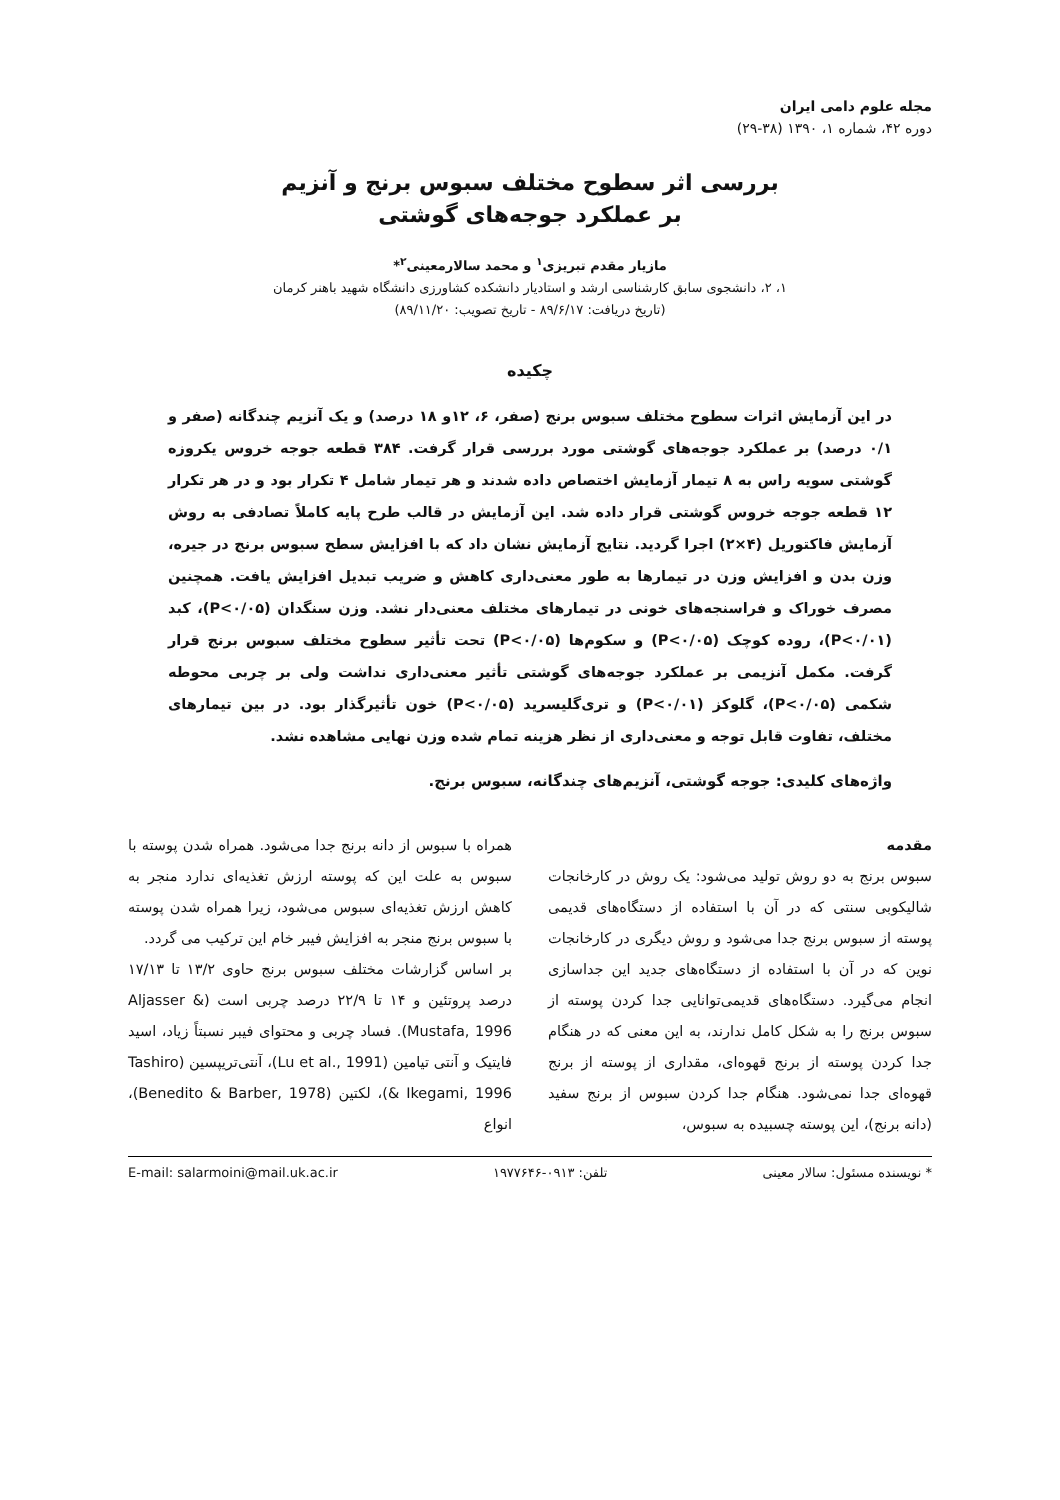مجله علوم دامی ایران
دوره ۴۲، شماره ۱، ۱۳۹۰ (۳۸-۲۹)
بررسی اثر سطوح مختلف سبوس برنج و آنزیم
بر عملکرد جوجه‌های گوشتی
مازیار مقدم تبریزی<sup>۱</sup> و محمد سالارمعینی<sup>۲</sup>*
۱، ۲، دانشجوی سابق کارشناسی ارشد و استادیار دانشکده کشاورزی دانشگاه شهید باهنر کرمان
(تاریخ دریافت: ۸۹/۶/۱۷ - تاریخ تصویب: ۸۹/۱۱/۲۰)
چکیده
در این آزمایش اثرات سطوح مختلف سبوس برنج (صفر، ۶، ۱۲و ۱۸ درصد) و یک آنزیم چندگانه (صفر و ۰/۱ درصد) بر عملکرد جوجه‌های گوشتی مورد بررسی قرار گرفت. ۳۸۴ قطعه جوجه خروس یکروزه گوشتی سویه راس به ۸ تیمار آزمایش اختصاص داده شدند و هر تیمار شامل ۴ تکرار بود و در هر تکرار ۱۲ قطعه جوجه خروس گوشتی قرار داده شد. این آزمایش در قالب طرح پایه کاملاً تصادفی به روش آزمایش فاکتوریل (۴×۲) اجرا گردید. نتایج آزمایش نشان داد که با افزایش سطح سبوس برنج در جیره، وزن بدن و افزایش وزن در تیمارها به طور معنی‌داری کاهش و ضریب تبدیل افزایش یافت. همچنین مصرف خوراک و فراسنجه‌های خونی در تیمارهای مختلف معنی‌دار نشد. وزن سنگدان (P<۰/۰۵)، کبد (P<۰/۰۱)، روده کوچک (P<۰/۰۵) و سکوم‌ها (P<۰/۰۵) تحت تأثیر سطوح مختلف سبوس برنج قرار گرفت. مکمل آنزیمی بر عملکرد جوجه‌های گوشتی تأثیر معنی‌داری نداشت ولی بر چربی محوطه شکمی (P<۰/۰۵)، گلوکز (P<۰/۰۱) و تری‌گلیسرید (P<۰/۰۵) خون تأثیرگذار بود. در بین تیمارهای مختلف، تفاوت قابل توجه و معنی‌داری از نظر هزینه تمام شده وزن نهایی مشاهده نشد.
واژه‌های کلیدی: جوجه گوشتی، آنزیم‌های چندگانه، سبوس برنج.
مقدمه
سبوس برنج به دو روش تولید می‌شود: یک روش در کارخانجات شالیکوبی سنتی که در آن با استفاده از دستگاه‌های قدیمی پوسته از سبوس برنج جدا می‌شود و روش دیگری در کارخانجات نوین که در آن با استفاده از دستگاه‌های جدید این جداسازی انجام می‌گیرد. دستگاه‌های قدیمی‌توانایی جدا کردن پوسته از سبوس برنج را به شکل کامل ندارند، به این معنی که در هنگام جدا کردن پوسته از برنج قهوه‌ای، مقداری از پوسته از برنج قهوه‌ای جدا نمی‌شود. هنگام جدا کردن سبوس از برنج سفید (دانه برنج)، این پوسته چسبیده به سبوس،
همراه با سبوس از دانه برنج جدا می‌شود. همراه شدن پوسته با سبوس به علت این که پوسته ارزش تغذیه‌ای ندارد منجر به کاهش ارزش تغذیه‌ای سبوس می‌شود، زیرا همراه شدن پوسته با سبوس برنج منجر به افزایش فیبر خام این ترکیب می گردد.
بر اساس گزارشات مختلف سبوس برنج حاوی ۱۳/۲ تا ۱۷/۱۳ درصد پروتئین و ۱۴ تا ۲۲/۹ درصد چربی است (Aljasser & Mustafa, 1996). فساد چربی و محتوای فیبر نسبتاً زیاد، اسید فایتیک و آنتی تیامین (Lu et al., 1991)، آنتی‌تریپسین (Tashiro & Ikegami, 1996)، لکتین (Benedito & Barber, 1978)، انواع
* نویسنده مسئول: سالار معینی تلفن: ۰۹۱۳-۱۹۷۷۶۴۶ E-mail: salarmoini@mail.uk.ac.ir